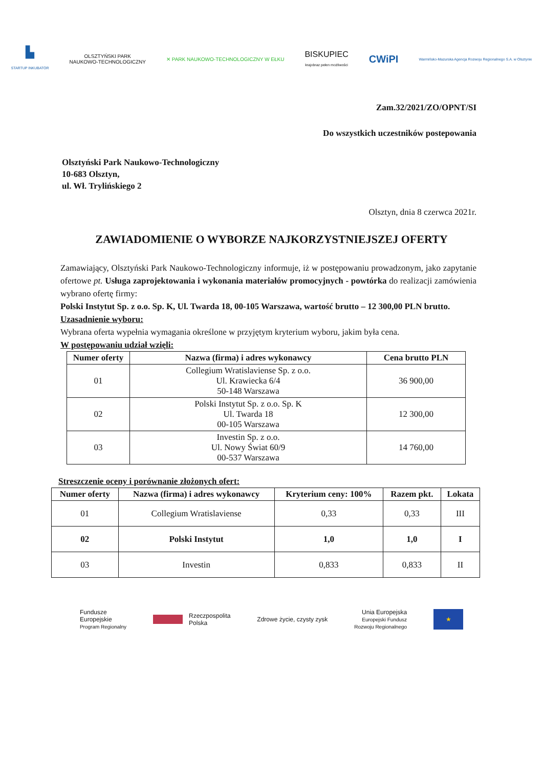▙
STARTUP INKUBATOR
OLSZTYŃSKI PARK
NAUKOWO-TECHNOLOGICZNY
✕ PARK NAUKOWO-TECHNOLOGICZNY W EŁKU
BISKUPIEC
krajobraz pełen możliwości
CWiPI
Warmińsko-Mazurska Agencja Rozwoju Regionalnego S.A. w Olsztynie
Zam.32/2021/ZO/OPNT/SI
Do wszystkich uczestników postepowania
Olsztyński Park Naukowo-Technologiczny
10-683 Olsztyn,
ul. Wł. Trylińskiego 2
Olsztyn, dnia 8 czerwca 2021r.
ZAWIADOMIENIE O WYBORZE NAJKORZYSTNIEJSZEJ OFERTY
Zamawiający, Olsztyński Park Naukowo-Technologiczny informuje, iż w postępowaniu prowadzonym, jako zapytanie ofertowe pt. Usługa zaprojektowania i wykonania materiałów promocyjnych - powtórka do realizacji zamówienia wybrano ofertę firmy:
Polski Instytut Sp. z o.o. Sp. K, Ul. Twarda 18, 00-105 Warszawa, wartość brutto – 12 300,00 PLN brutto.
Uzasadnienie wyboru:
Wybrana oferta wypełnia wymagania określone w przyjętym kryterium wyboru, jakim była cena.
W postępowaniu udział wzięli:
| Numer oferty | Nazwa (firma) i adres wykonawcy | Cena brutto PLN |
| --- | --- | --- |
| 01 | Collegium Wratislaviense Sp. z o.o. Ul. Krawiecka 6/4 50-148 Warszawa | 36 900,00 |
| 02 | Polski Instytut Sp. z o.o. Sp. K Ul. Twarda 18 00-105 Warszawa | 12 300,00 |
| 03 | Investin Sp. z o.o. Ul. Nowy Świat 60/9 00-537 Warszawa | 14 760,00 |
Streszczenie oceny i porównanie złożonych ofert:
| Numer oferty | Nazwa (firma) i adres wykonawcy | Kryterium ceny: 100% | Razem pkt. | Lokata |
| --- | --- | --- | --- | --- |
| 01 | Collegium Wratislaviense | 0,33 | 0,33 | III |
| 02 | Polski Instytut | 1,0 | 1,0 | I |
| 03 | Investin | 0,833 | 0,833 | II |
Fundusze
Europejskie
Program Regionalny
Rzeczpospolita
Polska
Zdrowe życie, czysty zysk
Unia Europejska
Europejski Fundusz
Rozwoju Regionalnego
★